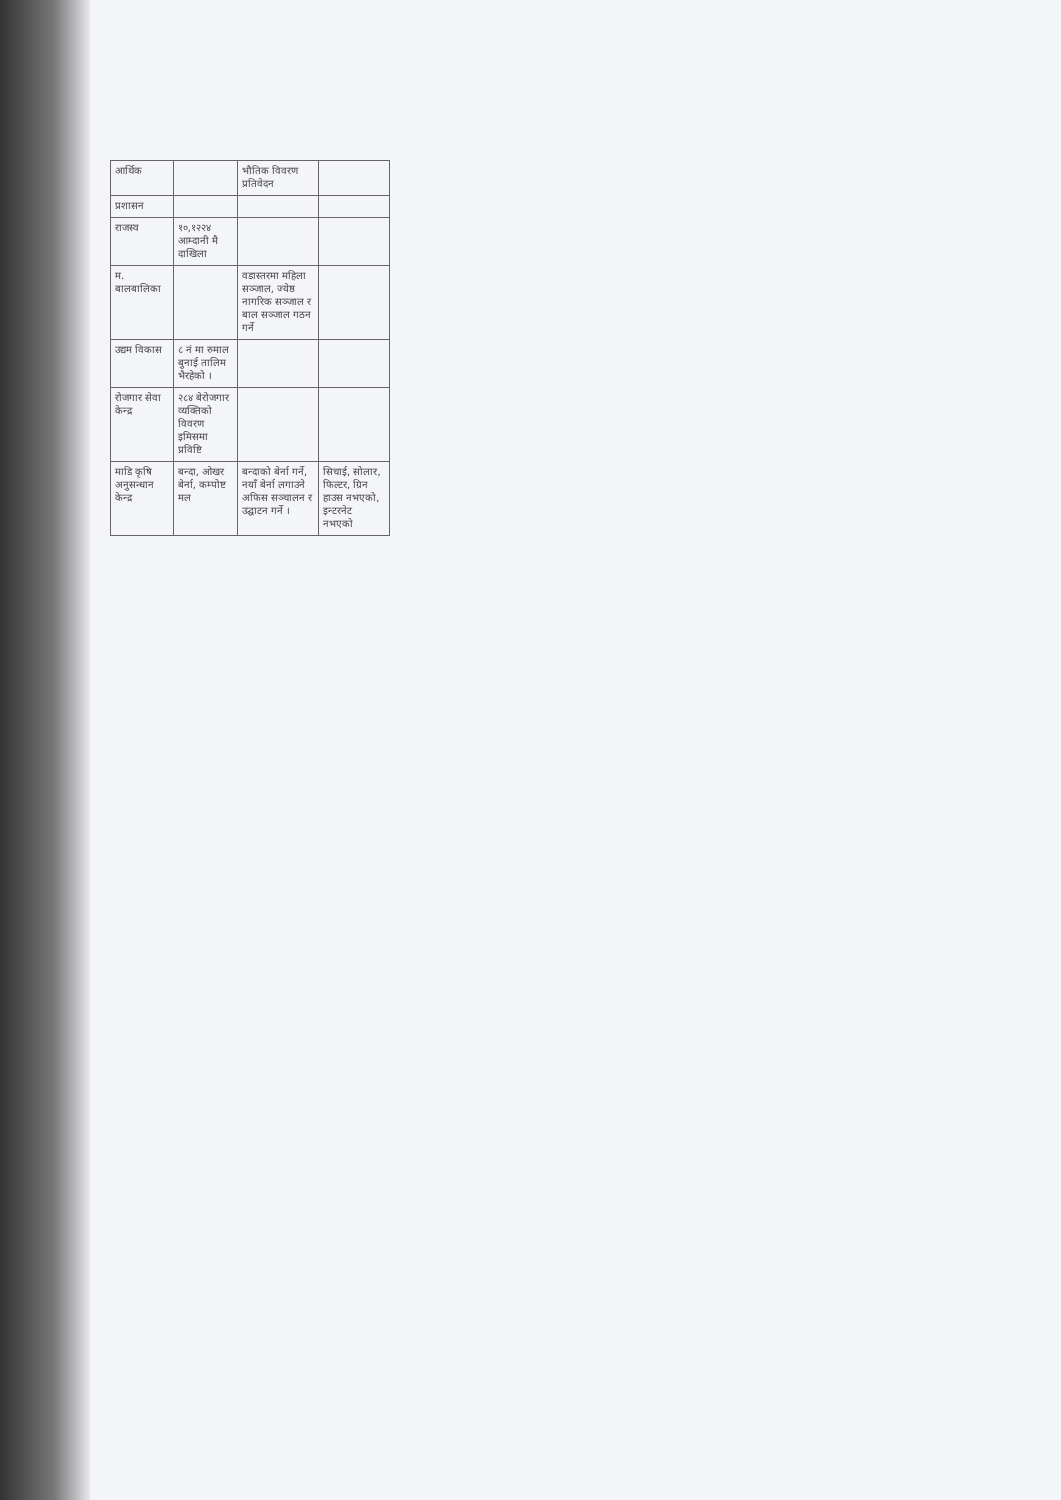| आर्थिक | | भौतिक विवरण प्रतिवेदन | |
| प्रशासन | | | |
| राजस्व | १०,१२२४ आम्दानी मै दाखिला | | |
| म. बालबालिका | | वडास्तरमा महिला सञ्जाल, ज्येष्ठ नागरिक सञ्जाल र बाल सञ्जाल गठन गर्ने | |
| उद्यम विकास | ८ नं मा रुमाल बुनाई तालिम भैरहेको । | | |
| रोजगार सेवा केन्द्र | २८४ बेरोजगार व्यक्तिको विवरण इमिसमा प्रविष्टि | | |
| माडि कृषि अनुसन्धान केन्द्र | बन्दा, ओखर बेर्ना, कम्पोष्ट मल | बन्दाको बेर्ना गर्ने, नयाँ बेर्ना लगाउने अफिस सञ्चालन र उद्घाटन गर्ने । | सिचाई, सोलार, फिल्टर, ग्रिन हाउस नभएको, इन्टरनेट नभएको |